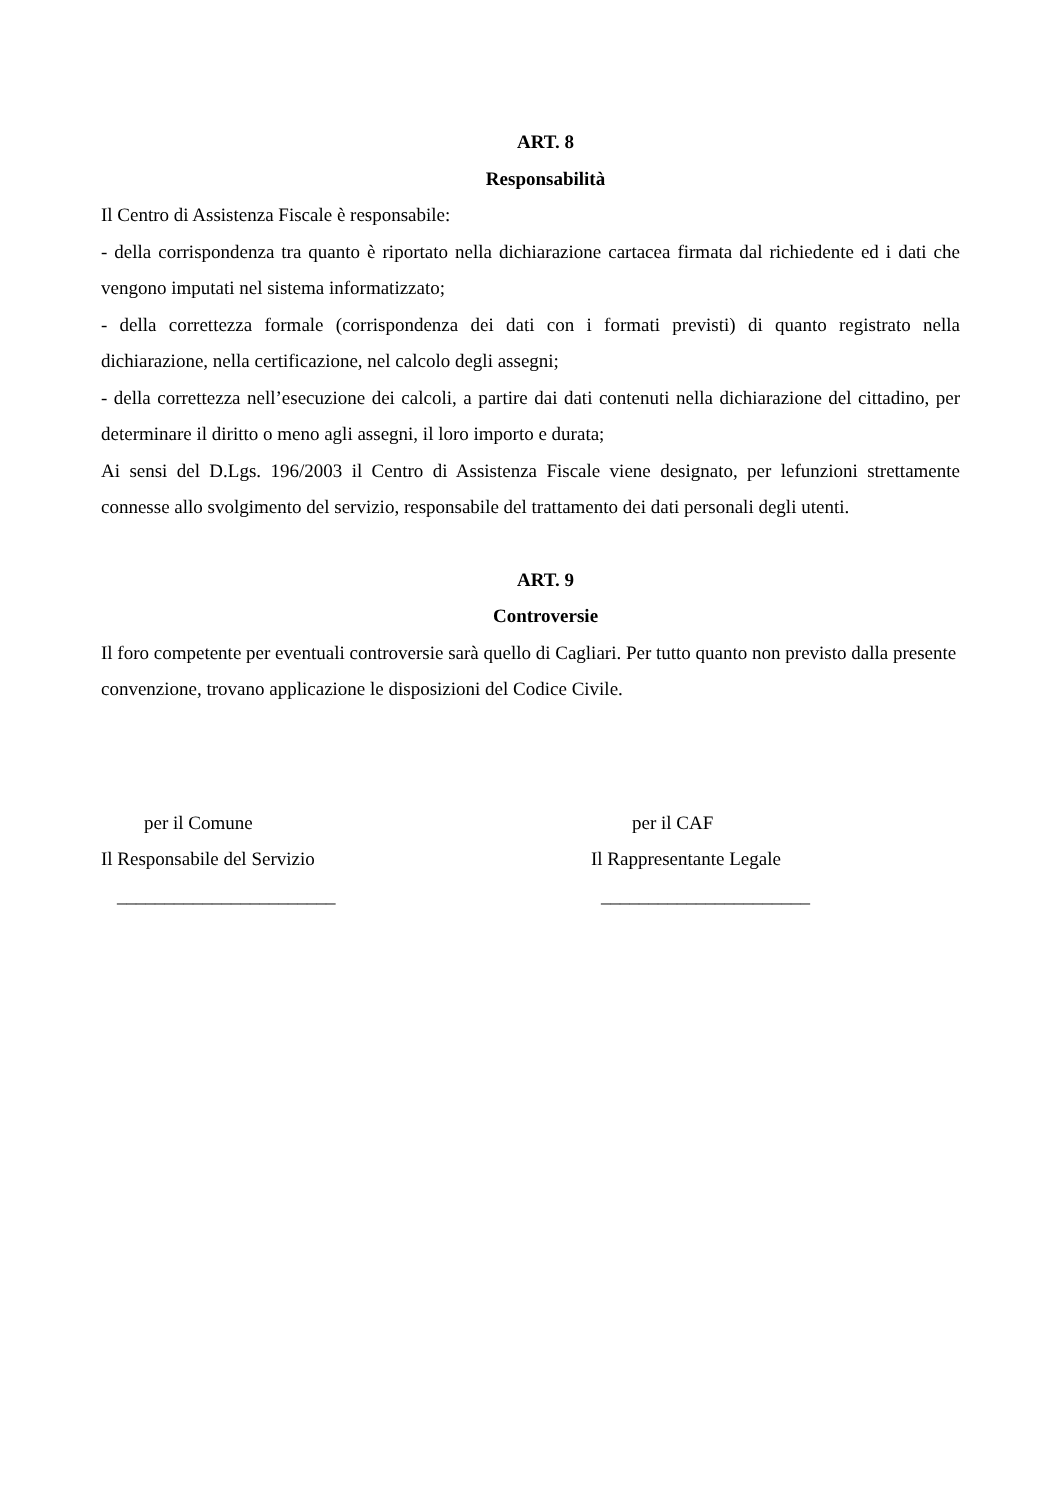ART. 8
Responsabilità
Il Centro di Assistenza Fiscale è responsabile:
- della corrispondenza tra quanto è riportato nella dichiarazione cartacea firmata dal richiedente ed i dati che vengono imputati nel sistema informatizzato;
- della correttezza formale (corrispondenza dei dati con i formati previsti) di quanto registrato nella dichiarazione, nella certificazione, nel calcolo degli assegni;
- della correttezza nell’esecuzione dei calcoli, a partire dai dati contenuti nella dichiarazione del cittadino, per determinare il diritto o meno agli assegni, il loro importo e durata;
Ai sensi del D.Lgs. 196/2003 il Centro di Assistenza Fiscale viene designato, per lefunzioni strettamente connesse allo svolgimento del servizio, responsabile del trattamento dei dati personali degli utenti.
ART. 9
Controversie
Il foro competente per eventuali controversie sarà quello di Cagliari. Per tutto quanto non previsto dalla presente convenzione, trovano applicazione le disposizioni del Codice Civile.
per il Comune
Il Responsabile del Servizio
_______________________
per il CAF
Il Rappresentante Legale
______________________